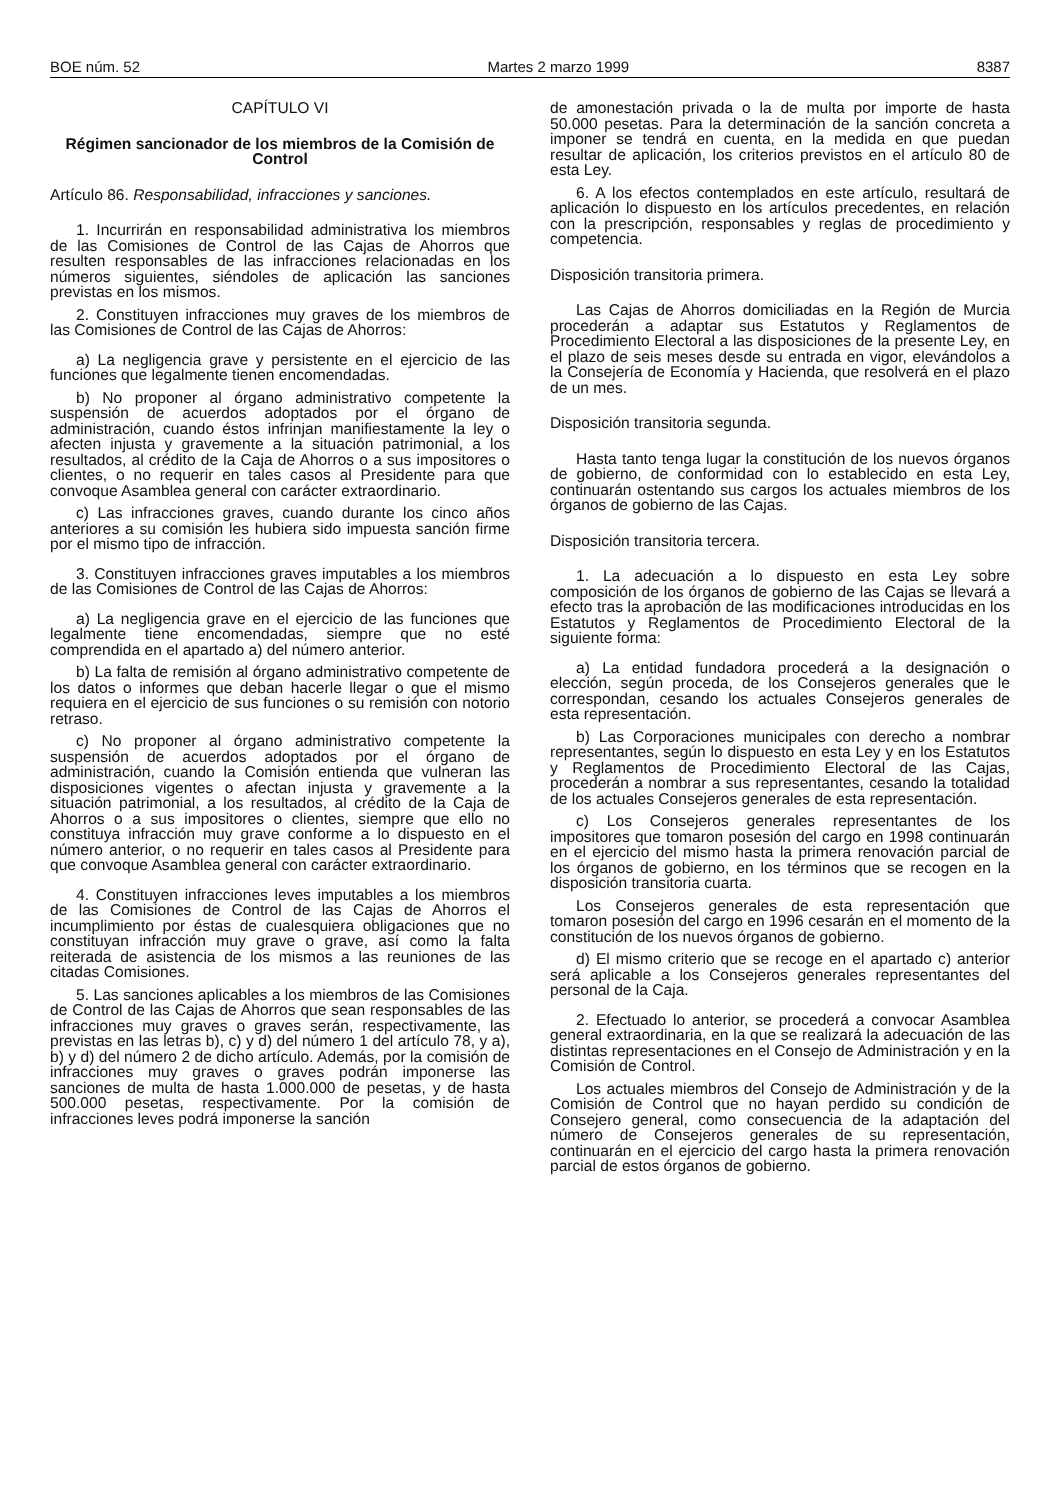BOE núm. 52 Martes 2 marzo 1999 8387
CAPÍTULO VI
Régimen sancionador de los miembros de la Comisión de Control
Artículo 86. Responsabilidad, infracciones y sanciones.
1. Incurrirán en responsabilidad administrativa los miembros de las Comisiones de Control de las Cajas de Ahorros que resulten responsables de las infracciones relacionadas en los números siguientes, siéndoles de aplicación las sanciones previstas en los mismos.
2. Constituyen infracciones muy graves de los miembros de las Comisiones de Control de las Cajas de Ahorros:
a) La negligencia grave y persistente en el ejercicio de las funciones que legalmente tienen encomendadas.
b) No proponer al órgano administrativo competente la suspensión de acuerdos adoptados por el órgano de administración, cuando éstos infrinjan manifiestamente la ley o afecten injusta y gravemente a la situación patrimonial, a los resultados, al crédito de la Caja de Ahorros o a sus impositores o clientes, o no requerir en tales casos al Presidente para que convoque Asamblea general con carácter extraordinario.
c) Las infracciones graves, cuando durante los cinco años anteriores a su comisión les hubiera sido impuesta sanción firme por el mismo tipo de infracción.
3. Constituyen infracciones graves imputables a los miembros de las Comisiones de Control de las Cajas de Ahorros:
a) La negligencia grave en el ejercicio de las funciones que legalmente tiene encomendadas, siempre que no esté comprendida en el apartado a) del número anterior.
b) La falta de remisión al órgano administrativo competente de los datos o informes que deban hacerle llegar o que el mismo requiera en el ejercicio de sus funciones o su remisión con notorio retraso.
c) No proponer al órgano administrativo competente la suspensión de acuerdos adoptados por el órgano de administración, cuando la Comisión entienda que vulneran las disposiciones vigentes o afectan injusta y gravemente a la situación patrimonial, a los resultados, al crédito de la Caja de Ahorros o a sus impositores o clientes, siempre que ello no constituya infracción muy grave conforme a lo dispuesto en el número anterior, o no requerir en tales casos al Presidente para que convoque Asamblea general con carácter extraordinario.
4. Constituyen infracciones leves imputables a los miembros de las Comisiones de Control de las Cajas de Ahorros el incumplimiento por éstas de cualesquiera obligaciones que no constituyan infracción muy grave o grave, así como la falta reiterada de asistencia de los mismos a las reuniones de las citadas Comisiones.
5. Las sanciones aplicables a los miembros de las Comisiones de Control de las Cajas de Ahorros que sean responsables de las infracciones muy graves o graves serán, respectivamente, las previstas en las letras b), c) y d) del número 1 del artículo 78, y a), b) y d) del número 2 de dicho artículo. Además, por la comisión de infracciones muy graves o graves podrán imponerse las sanciones de multa de hasta 1.000.000 de pesetas, y de hasta 500.000 pesetas, respectivamente. Por la comisión de infracciones leves podrá imponerse la sanción
de amonestación privada o la de multa por importe de hasta 50.000 pesetas. Para la determinación de la sanción concreta a imponer se tendrá en cuenta, en la medida en que puedan resultar de aplicación, los criterios previstos en el artículo 80 de esta Ley.
6. A los efectos contemplados en este artículo, resultará de aplicación lo dispuesto en los artículos precedentes, en relación con la prescripción, responsables y reglas de procedimiento y competencia.
Disposición transitoria primera.
Las Cajas de Ahorros domiciliadas en la Región de Murcia procederán a adaptar sus Estatutos y Reglamentos de Procedimiento Electoral a las disposiciones de la presente Ley, en el plazo de seis meses desde su entrada en vigor, elevándolos a la Consejería de Economía y Hacienda, que resolverá en el plazo de un mes.
Disposición transitoria segunda.
Hasta tanto tenga lugar la constitución de los nuevos órganos de gobierno, de conformidad con lo establecido en esta Ley, continuarán ostentando sus cargos los actuales miembros de los órganos de gobierno de las Cajas.
Disposición transitoria tercera.
1. La adecuación a lo dispuesto en esta Ley sobre composición de los órganos de gobierno de las Cajas se llevará a efecto tras la aprobación de las modificaciones introducidas en los Estatutos y Reglamentos de Procedimiento Electoral de la siguiente forma:
a) La entidad fundadora procederá a la designación o elección, según proceda, de los Consejeros generales que le correspondan, cesando los actuales Consejeros generales de esta representación.
b) Las Corporaciones municipales con derecho a nombrar representantes, según lo dispuesto en esta Ley y en los Estatutos y Reglamentos de Procedimiento Electoral de las Cajas, procederán a nombrar a sus representantes, cesando la totalidad de los actuales Consejeros generales de esta representación.
c) Los Consejeros generales representantes de los impositores que tomaron posesión del cargo en 1998 continuarán en el ejercicio del mismo hasta la primera renovación parcial de los órganos de gobierno, en los términos que se recogen en la disposición transitoria cuarta.
Los Consejeros generales de esta representación que tomaron posesión del cargo en 1996 cesarán en el momento de la constitución de los nuevos órganos de gobierno.
d) El mismo criterio que se recoge en el apartado c) anterior será aplicable a los Consejeros generales representantes del personal de la Caja.
2. Efectuado lo anterior, se procederá a convocar Asamblea general extraordinaria, en la que se realizará la adecuación de las distintas representaciones en el Consejo de Administración y en la Comisión de Control.
Los actuales miembros del Consejo de Administración y de la Comisión de Control que no hayan perdido su condición de Consejero general, como consecuencia de la adaptación del número de Consejeros generales de su representación, continuarán en el ejercicio del cargo hasta la primera renovación parcial de estos órganos de gobierno.